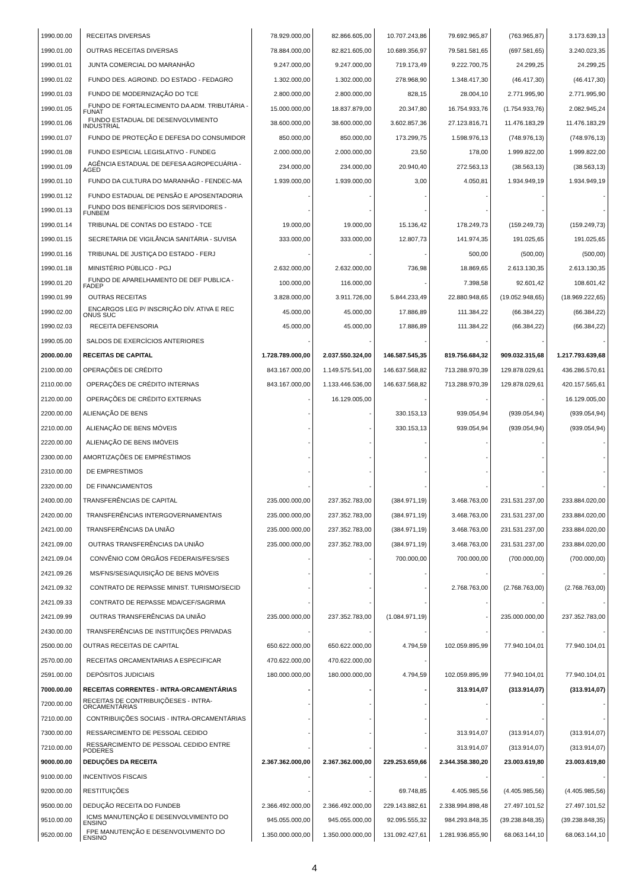| 1990.00.00 | RECEITAS DIVERSAS | 78.929.000,00 | 82.866.605,00 | 10.707.243,86 | 79.692.965,87 | (763.965,87) | 3.173.639,13 |
| 1990.01.00 | OUTRAS RECEITAS DIVERSAS | 78.884.000,00 | 82.821.605,00 | 10.689.356,97 | 79.581.581,65 | (697.581,65) | 3.240.023,35 |
| 1990.01.01 | JUNTA COMERCIAL DO MARANHÃO | 9.247.000,00 | 9.247.000,00 | 719.173,49 | 9.222.700,75 | 24.299,25 | 24.299,25 |
| 1990.01.02 | FUNDO DES. AGROIND. DO ESTADO - FEDAGRO | 1.302.000,00 | 1.302.000,00 | 278.968,90 | 1.348.417,30 | (46.417,30) | (46.417,30) |
| 1990.01.03 | FUNDO DE MODERNIZAÇÃO DO TCE | 2.800.000,00 | 2.800.000,00 | 828,15 | 28.004,10 | 2.771.995,90 | 2.771.995,90 |
| 1990.01.05 | FUNDO DE FORTALECIMENTO DA ADM. TRIBUTÁRIA - FUNAT | 15.000.000,00 | 18.837.879,00 | 20.347,80 | 16.754.933,76 | (1.754.933,76) | 2.082.945,24 |
| 1990.01.06 | FUNDO ESTADUAL DE DESENVOLVIMENTO INDUSTRIAL | 38.600.000,00 | 38.600.000,00 | 3.602.857,36 | 27.123.816,71 | 11.476.183,29 | 11.476.183,29 |
| 1990.01.07 | FUNDO DE PROTEÇÃO E DEFESA DO CONSUMIDOR | 850.000,00 | 850.000,00 | 173.299,75 | 1.598.976,13 | (748.976,13) | (748.976,13) |
| 1990.01.08 | FUNDO ESPECIAL LEGISLATIVO - FUNDEG | 2.000.000,00 | 2.000.000,00 | 23,50 | 178,00 | 1.999.822,00 | 1.999.822,00 |
| 1990.01.09 | AGÊNCIA ESTADUAL DE DEFESA AGROPECUÁRIA - AGED | 234.000,00 | 234.000,00 | 20.940,40 | 272.563,13 | (38.563,13) | (38.563,13) |
| 1990.01.10 | FUNDO DA CULTURA DO MARANHÃO - FENDEC-MA | 1.939.000,00 | 1.939.000,00 | 3,00 | 4.050,81 | 1.934.949,19 | 1.934.949,19 |
| 1990.01.12 | FUNDO ESTADUAL DE PENSÃO E APOSENTADORIA | - | - | - | - | - | - |
| 1990.01.13 | FUNDO DOS BENEFÍCIOS DOS SERVIDORES - FUNBEM | - | - | - | - | - | - |
| 1990.01.14 | TRIBUNAL DE CONTAS DO ESTADO - TCE | 19.000,00 | 19.000,00 | 15.136,42 | 178.249,73 | (159.249,73) | (159.249,73) |
| 1990.01.15 | SECRETARIA DE VIGILÂNCIA SANITÁRIA - SUVISA | 333.000,00 | 333.000,00 | 12.807,73 | 141.974,35 | 191.025,65 | 191.025,65 |
| 1990.01.16 | TRIBUNAL DE JUSTIÇA DO ESTADO - FERJ | - | - | - | 500,00 | (500,00) | (500,00) |
| 1990.01.18 | MINISTÉRIO PÚBLICO - PGJ | 2.632.000,00 | 2.632.000,00 | 736,98 | 18.869,65 | 2.613.130,35 | 2.613.130,35 |
| 1990.01.20 | FUNDO DE APARELHAMENTO DE DEF PUBLICA - FADEP | 100.000,00 | 116.000,00 | - | 7.398,58 | 92.601,42 | 108.601,42 |
| 1990.01.99 | OUTRAS RECEITAS | 3.828.000,00 | 3.911.726,00 | 5.844.233,49 | 22.880.948,65 | (19.052.948,65) | (18.969.222,65) |
| 1990.02.00 | ENCARGOS LEG P/ INSCRIÇÃO DÍV. ATIVA E REC ONUS SUC | 45.000,00 | 45.000,00 | 17.886,89 | 111.384,22 | (66.384,22) | (66.384,22) |
| 1990.02.03 | RECEITA DEFENSORIA | 45.000,00 | 45.000,00 | 17.886,89 | 111.384,22 | (66.384,22) | (66.384,22) |
| 1990.05.00 | SALDOS DE EXERCÍCIOS ANTERIORES | - | - | - | - | - | - |
| 2000.00.00 | RECEITAS DE CAPITAL | 1.728.789.000,00 | 2.037.550.324,00 | 146.587.545,35 | 819.756.684,32 | 909.032.315,68 | 1.217.793.639,68 |
| 2100.00.00 | OPERAÇÕES DE CRÉDITO | 843.167.000,00 | 1.149.575.541,00 | 146.637.568,82 | 713.288.970,39 | 129.878.029,61 | 436.286.570,61 |
| 2110.00.00 | OPERAÇÕES DE CRÉDITO INTERNAS | 843.167.000,00 | 1.133.446.536,00 | 146.637.568,82 | 713.288.970,39 | 129.878.029,61 | 420.157.565,61 |
| 2120.00.00 | OPERAÇÕES DE CRÉDITO EXTERNAS | - | 16.129.005,00 | - | - | - | 16.129.005,00 |
| 2200.00.00 | ALIENAÇÃO DE BENS | - | - | 330.153,13 | 939.054,94 | (939.054,94) | (939.054,94) |
| 2210.00.00 | ALIENAÇÃO DE BENS MÓVEIS | - | - | 330.153,13 | 939.054,94 | (939.054,94) | (939.054,94) |
| 2220.00.00 | ALIENAÇÃO DE BENS IMÓVEIS | - | - | - | - | - | - |
| 2300.00.00 | AMORTIZAÇÕES DE EMPRÉSTIMOS | - | - | - | - | - | - |
| 2310.00.00 | DE EMPRESTIMOS | - | - | - | - | - | - |
| 2320.00.00 | DE FINANCIAMENTOS | - | - | - | - | - | - |
| 2400.00.00 | TRANSFERÊNCIAS DE CAPITAL | 235.000.000,00 | 237.352.783,00 | (384.971,19) | 3.468.763,00 | 231.531.237,00 | 233.884.020,00 |
| 2420.00.00 | TRANSFERÊNCIAS INTERGOVERNAMENTAIS | 235.000.000,00 | 237.352.783,00 | (384.971,19) | 3.468.763,00 | 231.531.237,00 | 233.884.020,00 |
| 2421.00.00 | TRANSFERÊNCIAS DA UNIÃO | 235.000.000,00 | 237.352.783,00 | (384.971,19) | 3.468.763,00 | 231.531.237,00 | 233.884.020,00 |
| 2421.09.00 | OUTRAS TRANSFERÊNCIAS DA UNIÃO | 235.000.000,00 | 237.352.783,00 | (384.971,19) | 3.468.763,00 | 231.531.237,00 | 233.884.020,00 |
| 2421.09.04 | CONVÊNIO COM ÓRGÃOS FEDERAIS/FES/SES | - | - | 700.000,00 | 700.000,00 | (700.000,00) | (700.000,00) |
| 2421.09.26 | MS/FNS/SES/AQUISIÇÃO DE BENS MÓVEIS | - | - | - | - | - | - |
| 2421.09.32 | CONTRATO DE REPASSE MINIST. TURISMO/SECID | - | - | - | 2.768.763,00 | (2.768.763,00) | (2.768.763,00) |
| 2421.09.33 | CONTRATO DE REPASSE MDA/CEF/SAGRIMA | - | - | - | - | - | - |
| 2421.09.99 | OUTRAS TRANSFERÊNCIAS DA UNIÃO | 235.000.000,00 | 237.352.783,00 | (1.084.971,19) | - | 235.000.000,00 | 237.352.783,00 |
| 2430.00.00 | TRANSFERÊNCIAS DE INSTITUIÇÕES PRIVADAS | - | - | - | - | - | - |
| 2500.00.00 | OUTRAS RECEITAS DE CAPITAL | 650.622.000,00 | 650.622.000,00 | 4.794,59 | 102.059.895,99 | 77.940.104,01 | 77.940.104,01 |
| 2570.00.00 | RECEITAS ORCAMENTARIAS A ESPECIFICAR | 470.622.000,00 | 470.622.000,00 | - | | | |
| 2591.00.00 | DEPÓSITOS JUDICIAIS | 180.000.000,00 | 180.000.000,00 | 4.794,59 | 102.059.895,99 | 77.940.104,01 | 77.940.104,01 |
| 7000.00.00 | RECEITAS CORRENTES - INTRA-ORCAMENTÁRIAS | - | - | - | 313.914,07 | (313.914,07) | (313.914,07) |
| 7200.00.00 | RECEITAS DE CONTRIBUIÇÕESES - INTRA-ORCAMENTÁRIAS | - | - | - | - | - | - |
| 7210.00.00 | CONTRIBUIÇÕES SOCIAIS - INTRA-ORCAMENTÁRIAS | - | - | - | - | - | - |
| 7300.00.00 | RESSARCIMENTO DE PESSOAL CEDIDO | - | - | - | 313.914,07 | (313.914,07) | (313.914,07) |
| 7210.00.00 | RESSARCIMENTO DE PESSOAL CEDIDO ENTRE PODERES | - | - | - | 313.914,07 | (313.914,07) | (313.914,07) |
| 9000.00.00 | DEDUÇÕES DA RECEITA | 2.367.362.000,00 | 2.367.362.000,00 | 229.253.659,66 | 2.344.358.380,20 | 23.003.619,80 | 23.003.619,80 |
| 9100.00.00 | INCENTIVOS FISCAIS | - | - | - | - | - | - |
| 9200.00.00 | RESTITUIÇÕES | - | - | 69.748,85 | 4.405.985,56 | (4.405.985,56) | (4.405.985,56) |
| 9500.00.00 | DEDUÇÃO RECEITA DO FUNDEB | 2.366.492.000,00 | 2.366.492.000,00 | 229.143.882,61 | 2.338.994.898,48 | 27.497.101,52 | 27.497.101,52 |
| 9510.00.00 | ICMS MANUTENÇÃO E DESENVOLVIMENTO DO ENSINO | 945.055.000,00 | 945.055.000,00 | 92.095.555,32 | 984.293.848,35 | (39.238.848,35) | (39.238.848,35) |
| 9520.00.00 | FPE MANUTENÇÃO E DESENVOLVIMENTO DO ENSINO | 1.350.000.000,00 | 1.350.000.000,00 | 131.092.427,61 | 1.281.936.855,90 | 68.063.144,10 | 68.063.144,10 |
4